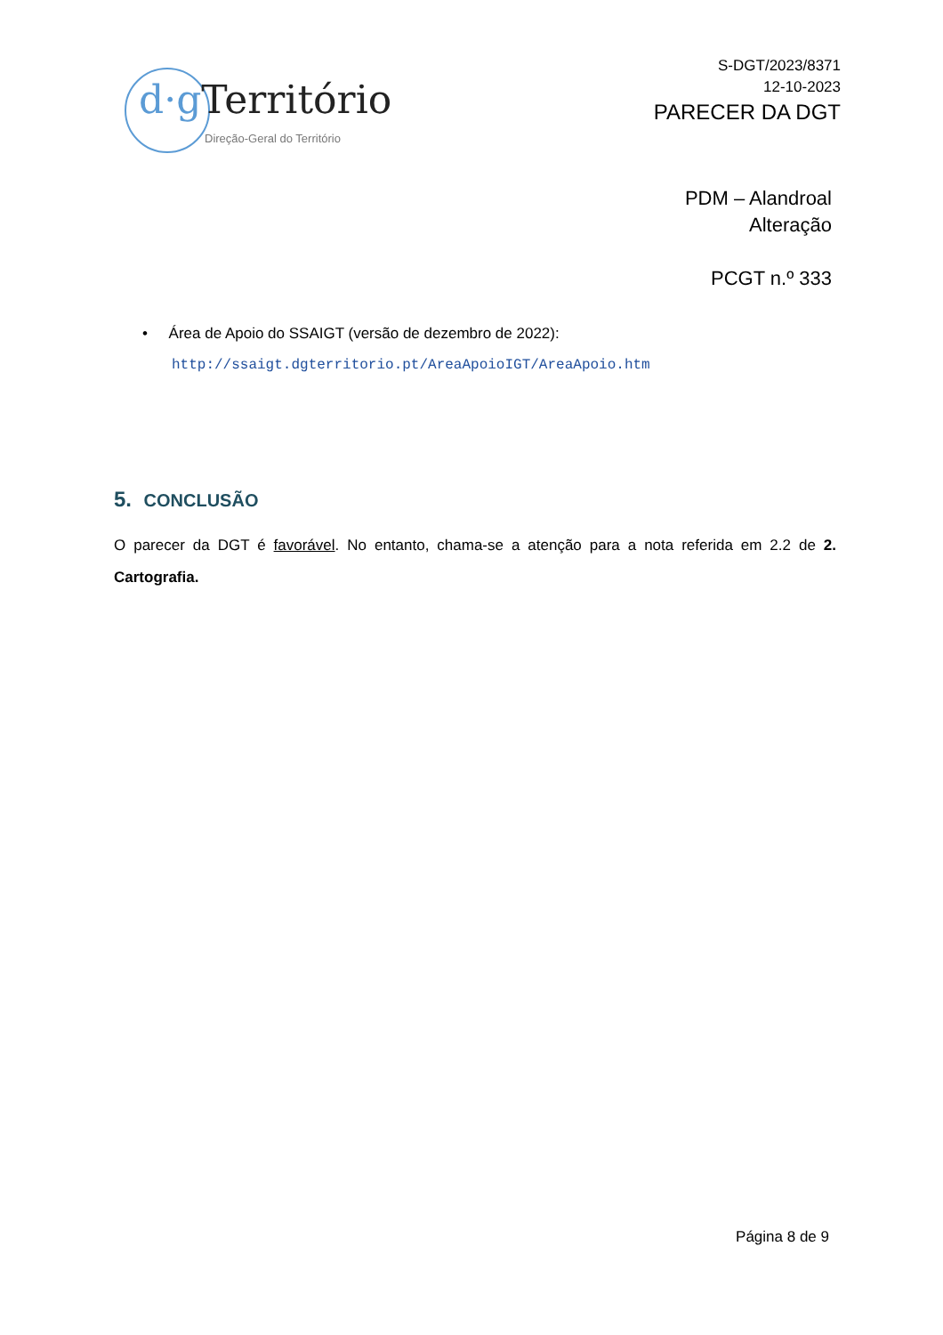d·g Território
Direção-Geral do Território
S-DGT/2023/8371
12-10-2023
PARECER DA DGT
PDM – Alandroal
Alteração
PCGT n.º 333
• Área de Apoio do SSAIGT (versão de dezembro de 2022):
http://ssaigt.dgterritorio.pt/AreaApoioIGT/AreaApoio.htm
5. CONCLUSÃO
O parecer da DGT é favorável. No entanto, chama-se a atenção para a nota referida em 2.2 de 2. Cartografia.
Página 8 de 9